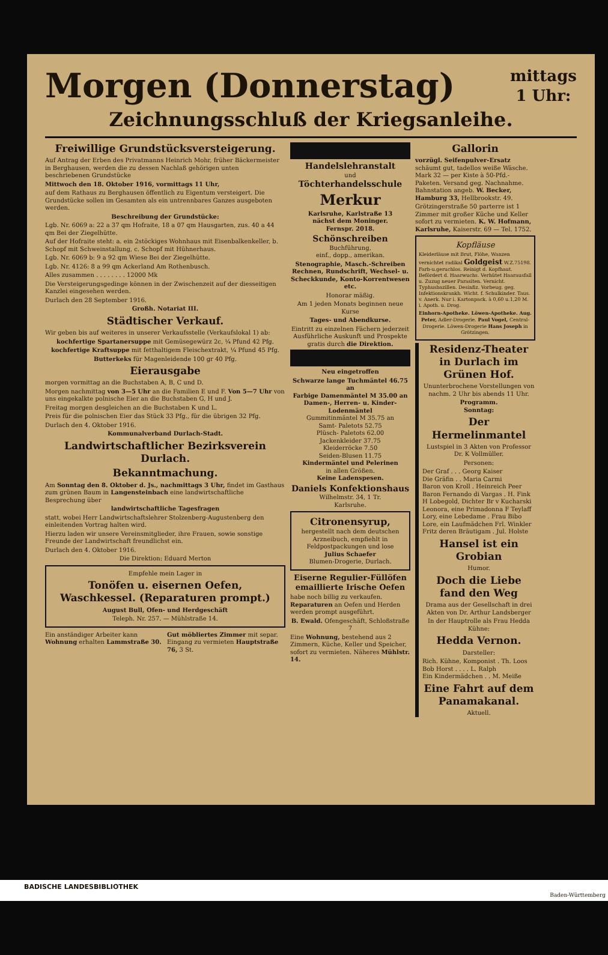Morgen (Donnerstag)
mittags
1 Uhr:
Zeichnungsschluß der Kriegsanleihe.
Freiwillige Grundstücksversteigerung.
Auf Antrag der Erben des Privatmanns Heinrich Mohr, früher Bäckermeister in Berghausen, werden die zu dessen Nachlaß gehörigen unten beschriebenen Grundstücke
Mittwoch den 18. Oktober 1916, vormittags 11 Uhr,
auf dem Rathaus zu Berghausen öffentlich zu Eigentum versteigert. Die Grundstücke sollen im Gesamten als ein untrennbares Ganzes ausgeboten werden.
Beschreibung der Grundstücke:
Lgb. Nr. 6069 a: 22 a 37 qm Hofraite, 18 a 07 qm Hausgarten, zus. 40 a 44 qm Bei der Ziegelhütte.
Auf der Hofraite steht: a. ein 2stöckiges Wohnhaus mit Eisenbalkenkeller, b. Schopf mit Schweinstallung, c. Schopf mit Hühnerhaus.
Lgb. Nr. 6069 b: 9 a 92 qm Wiese Bei der Ziegelhütte.
Lgb. Nr. 4126: 8 a 99 qm Ackerland Am Rothenbusch.
Alles zusammen . . . . . . . . 12000 Mk
Die Versteigerungsgedinge können in der Zwischenzeit auf der diesseitigen Kanzlei eingesehen werden.
Durlach den 28 September 1916.
Großh. Notariat III.
Städtischer Verkauf.
Wir geben bis auf weiteres in unserer Verkaufsstelle (Verkaufslokal 1) ab:
kochfertige Spartanersuppe mit Gemüsegewürz 2c, ¼ Pfund 42 Pfg.
kochfertige Kraftsuppe mit fetthaltigem Fleischextrakt, ¼ Pfund 45 Pfg.
Butterkeks für Magenleidende 100 gr 40 Pfg.
Eierausgabe
morgen vormittag an die Buchstaben A, B, C und D.
Morgen nachmittag von 3—5 Uhr an die Familien E und F. Von 5—7 Uhr von uns eingekalkte polnische Eier an die Buchstaben G, H und J.
Freitag morgen desgleichen an die Buchstaben K und L.
Preis für die polnischen Eier das Stück 33 Pfg., für die übrigen 32 Pfg.
Durlach den 4. Oktober 1916.
Kommunalverband Durlach-Stadt.
Landwirtschaftlicher Bezirksverein Durlach.
Bekanntmachung.
Am Sonntag den 8. Oktober d. Js., nachmittags 3 Uhr, findet im Gasthaus zum grünen Baum in Langensteinbach eine landwirtschaftliche Besprechung über
landwirtschaftliche Tagesfragen
statt, wobei Herr Landwirtschaftslehrer Stolzenberg-Augustenberg den einleitenden Vortrag halten wird.
Hierzu laden wir unsere Vereinsmitglieder, ihre Frauen, sowie sonstige Freunde der Landwirtschaft freundlichst ein.
Durlach den 4. Oktober 1916.
Die Direktion: Eduard Merton
Empfehle mein Lager in
Tonöfen u. eisernen Oefen, Waschkessel. (Reparaturen prompt.)
August Bull, Ofen- und Herdgeschäft
Teleph. Nr. 257. — Mühlstraße 14.
Ein anständiger Arbeiter kann Wohnung erhalten Lammstraße 30.
Gut möbliertes Zimmer mit separ. Eingang zu vermieten Hauptstraße 76, 3 St.
Handelslehranstalt
und
Töchterhandelsschule
Merkur
Karlsruhe, Karlstraße 13
nächst dem Moninger.
Fernspr. 2018.
Schönschreiben
Buchführung,
einf., dopp., amerikan.
Stenographie, Masch.-Schreiben Rechnen, Rundschrift, Wechsel- u. Scheckkunde, Konto-Korrentwesen etc.
Honorar mäßig.
Am 1 jeden Monats beginnen neue Kurse
Tages- und Abendkurse.
Eintritt zu einzelnen Fächern jederzeit Ausführliche Auskunft und Prospekte gratis durch die Direktion.
Neu eingetroffen
Schwarze lange Tuchmäntel 46.75 an
Farbige Damenmäntel M 35.00 an
Damen-, Herren- u. Kinder-Lodenmäntel
Gummitinmäntel M 35.75 an
Samt- Paletots 52.75
Plüsch- Paletots 62.00
Jackenkleider 37.75
Kleiderröcke 7.50
Seiden-Blusen 11.75
Kindermäntel und Pelerinen
in allen Größen.
Keine Ladenspesen.
Daniels Konfektionshaus
Wilhelmstr. 34, 1 Tr.
Karlsruhe.
Citronensyrup,
hergestellt nach dem deutschen Arzneibuch, empfiehlt in Feldpostpackungen und lose
Julius Schaefer
Blumen-Drogerie, Durlach.
Eiserne Regulier-Füllöfen emaillierte Irische Oefen
habe noch billig zu verkaufen. Reparaturen an Oefen und Herden werden prompt ausgeführt.
B. Ewald. Ofengeschäft, Schloßstraße 7
Eine Wohnung, bestehend aus 2 Zimmern, Küche, Keller und Speicher, sofort zu vermieten. Näheres Mühlstr. 14.
Gallorin
vorzügl. Seifenpulver-Ersatz schäumt gut, tadellos weiße Wäsche. Mark 32 — per Kiste à 50-Pfd.-Paketen. Versand geg. Nachnahme. Bahnstation angeb. W. Becker, Hamburg 33, Hellbrookstr. 49.
Grötzingerstraße 50 parterre ist 1 Zimmer mit großer Küche und Keller sofort zu vermieten. K. W. Hofmann, Karlsruhe, Kaiserstr. 69 — Tel. 1752.
Kopfläuse
Kleiderläuse mit Brut, Flöhe, Wanzen vernichtet radikal Goldgeist W.Z.75198. Farb-u.geruchlos. Reinigt d. Kopfhaut. Befördert d. Haarwuchs. Verhütet Haarausfall u. Zuzug neuer Parasiten. Vernicht. Typhusbazillen. Desinfiz. Vorbeug. geg. Infektionskrankh. Wicht. f. Schulkinder. Taus. v. Anerk. Nur i. Kartonpack. à 0,60 u.1,20 M. i. Apoth. u. Drog.
Einhorn-Apotheke. Löwen-Apotheke. Aug. Peter, Adler-Drogerie. Paul Vogel, Central-Drogerie. Löwen-Drogerie Hans Joseph in Grötzingen.
Residenz-Theater in Durlach im Grünen Hof.
Ununterbrochene Vorstellungen von nachm. 2 Uhr bis abends 11 Uhr.
Programm.
Sonntag:
Der Hermelinmantel
Lustspiel in 3 Akten von Professor Dr. K Vollmüller.
Personen:
Der Graf . . . Georg Kaiser
Die Gräfin . . Maria Carmi
Baron von Kroll . Heinreich Peer
Baron Fernando di Vargas . H. Fink
H Lobegold, Dichter Br v Kucharski
Leonora, eine Primadonna F Teylaff
Lory, eine Lebedame . Frau Bibo
Lore, ein Laufmädchen Frl. Winkler
Fritz deren Bräutigam . Jul. Holste
Hansel ist ein Grobian
Humor.
Doch die Liebe fand den Weg
Drama aus der Gesellschaft in drei Akten von Dr. Arthur Landsberger
In der Hauptrolle als Frau Hedda Kühne:
Hedda Vernon.
Darsteller:
Rich. Kühne, Komponist . Th. Loos
Bob Horst . . . . L. Ralph
Ein Kindermädchen . . M. Meiße
Eine Fahrt auf dem Panamakanal.
Aktuell.
BADISCHE LANDESBIBLIOTHEK Baden-Württemberg